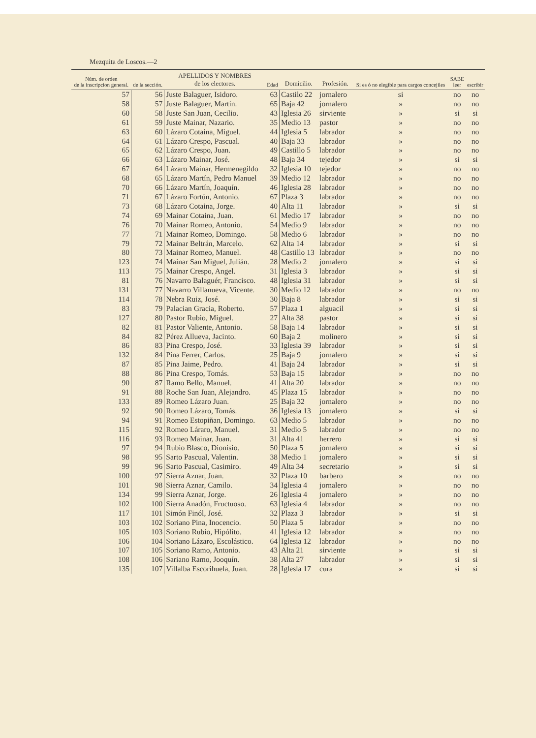Mezquita de Loscos.—2
| Núm. de orden de la inscripcion general. | de la sección. | APELLIDOS Y NOMBRES de los electores. | Edad | Domicilio. | Profesión. | Si es ó no elegible para cargos concejiles | SABE leer | escribir |
| --- | --- | --- | --- | --- | --- | --- | --- | --- |
| 57 | 56 | Juste Balaguer, Isidoro. | 63 | Castilo 22 | jornalero | si | no | no |
| 58 | 57 | Juste Balaguer, Martín. | 65 | Baja 42 | jornalero | » | no | no |
| 60 | 58 | Juste San Juan, Cecilio. | 43 | Iglesia 26 | sirviente | » | si | si |
| 61 | 59 | Juste Mainar, Nazario. | 35 | Medio 13 | pastor | » | no | no |
| 63 | 60 | Lázaro Cotaina, Miguel. | 44 | Iglesia 5 | labrador | » | no | no |
| 64 | 61 | Lázaro Crespo, Pascual. | 40 | Baja 33 | labrador | » | no | no |
| 65 | 62 | Lázaro Crespo, Juan. | 49 | Castillo 5 | labrador | » | no | no |
| 66 | 63 | Lázaro Mainar, José. | 48 | Baja 34 | tejedor | » | si | si |
| 67 | 64 | Lázaro Mainar, Hermenegildo | 32 | Iglesia 10 | tejedor | » | no | no |
| 68 | 65 | Lázaro Martín, Pedro Manuel | 39 | Medio 12 | labrador | » | no | no |
| 70 | 66 | Lázaro Martín, Joaquín. | 46 | Iglesia 28 | labrador | » | no | no |
| 71 | 67 | Lázaro Fortún, Antonio. | 67 | Plaza 3 | labrador | » | no | no |
| 73 | 68 | Lázaro Cotaina, Jorge. | 40 | Alta 11 | labrador | » | si | si |
| 74 | 69 | Mainar Cotaina, Juan. | 61 | Medio 17 | labrador | » | no | no |
| 76 | 70 | Mainar Romeo, Antonio. | 54 | Medio 9 | labrador | » | no | no |
| 77 | 71 | Mainar Romeo, Domingo. | 58 | Medio 6 | labrador | » | no | no |
| 79 | 72 | Mainar Beltrán, Marcelo. | 62 | Alta 14 | labrador | » | si | si |
| 80 | 73 | Mainar Romeo, Manuel. | 48 | Castillo 13 | labrador | » | no | no |
| 123 | 74 | Mainar San Miguel, Julián. | 28 | Medio 2 | jornalero | » | si | si |
| 113 | 75 | Mainar Crespo, Angel. | 31 | Iglesia 3 | labrador | » | si | si |
| 81 | 76 | Navarro Balaguér, Francisco. | 48 | Iglesia 31 | labrador | » | si | si |
| 131 | 77 | Navarro Villanueva, Vicente. | 30 | Medio 12 | labrador | » | no | no |
| 114 | 78 | Nebra Ruiz, José. | 30 | Baja 8 | labrador | » | si | si |
| 83 | 79 | Palacian Gracia, Roberto. | 57 | Plaza 1 | alguacil | » | si | si |
| 127 | 80 | Pastor Rubio, Miguel. | 27 | Alta 38 | pastor | » | si | si |
| 82 | 81 | Pastor Valiente, Antonio. | 58 | Baja 14 | labrador | » | si | si |
| 84 | 82 | Pérez Allueva, Jacinto. | 60 | Baja 2 | molinero | » | si | si |
| 86 | 83 | Pina Crespo, José. | 33 | Iglesia 39 | labrador | » | si | si |
| 132 | 84 | Pina Ferrer, Carlos. | 25 | Baja 9 | jornalero | » | si | si |
| 87 | 85 | Pina Jaime, Pedro. | 41 | Baja 24 | labrador | » | si | si |
| 88 | 86 | Pina Crespo, Tomás. | 53 | Baja 15 | labrador | » | no | no |
| 90 | 87 | Ramo Bello, Manuel. | 41 | Alta 20 | labrador | » | no | no |
| 91 | 88 | Roche San Juan, Alejandro. | 45 | Plaza 15 | labrador | » | no | no |
| 133 | 89 | Romeo Lázaro Juan. | 25 | Baja 32 | jornalero | » | no | no |
| 92 | 90 | Romeo Lázaro, Tomás. | 36 | Iglesia 13 | jornalero | » | si | si |
| 94 | 91 | Romeo Estopiñan, Domingo. | 63 | Medio 5 | labrador | » | no | no |
| 115 | 92 | Romeo Láraro, Manuel. | 31 | Medio 5 | labrador | » | no | no |
| 116 | 93 | Romeo Mainar, Juan. | 31 | Alta 41 | herrero | » | si | si |
| 97 | 94 | Rubio Blasco, Dionisio. | 50 | Plaza 5 | jornalero | » | si | si |
| 98 | 95 | Sarto Pascual, Valentin. | 38 | Medio 1 | jornalero | » | si | si |
| 99 | 96 | Sarto Pascual, Casimiro. | 49 | Alta 34 | secretario | » | si | si |
| 100 | 97 | Sierra Aznar, Juan. | 32 | Plaza 10 | barbero | » | no | no |
| 101 | 98 | Sierra Aznar, Camilo. | 34 | Iglesia 4 | jornalero | » | no | no |
| 134 | 99 | Sierra Aznar, Jorge. | 26 | Iglesia 4 | jornalero | » | no | no |
| 102 | 100 | Sierra Anadón, Fructuoso. | 63 | Iglesia 4 | labrador | » | no | no |
| 117 | 101 | Simón Finól, José. | 32 | Plaza 3 | labrador | » | si | si |
| 103 | 102 | Soriano Pina, Inocencio. | 50 | Plaza 5 | labrador | » | no | no |
| 105 | 103 | Soriano Rubio, Hipólito. | 41 | Iglesia 12 | labrador | » | no | no |
| 106 | 104 | Soriano Lázaro, Escolástico. | 64 | Iglesia 12 | labrador | » | no | no |
| 107 | 105 | Soriano Ramo, Antonio. | 43 | Alta 21 | sirviente | » | si | si |
| 108 | 106 | Sariano Ramo, Jooquín. | 38 | Alta 27 | labrador | » | si | si |
| 135 | 107 | Villalba Escorihuela, Juan. | 28 | Iglesla 17 | cura | » | si | si |